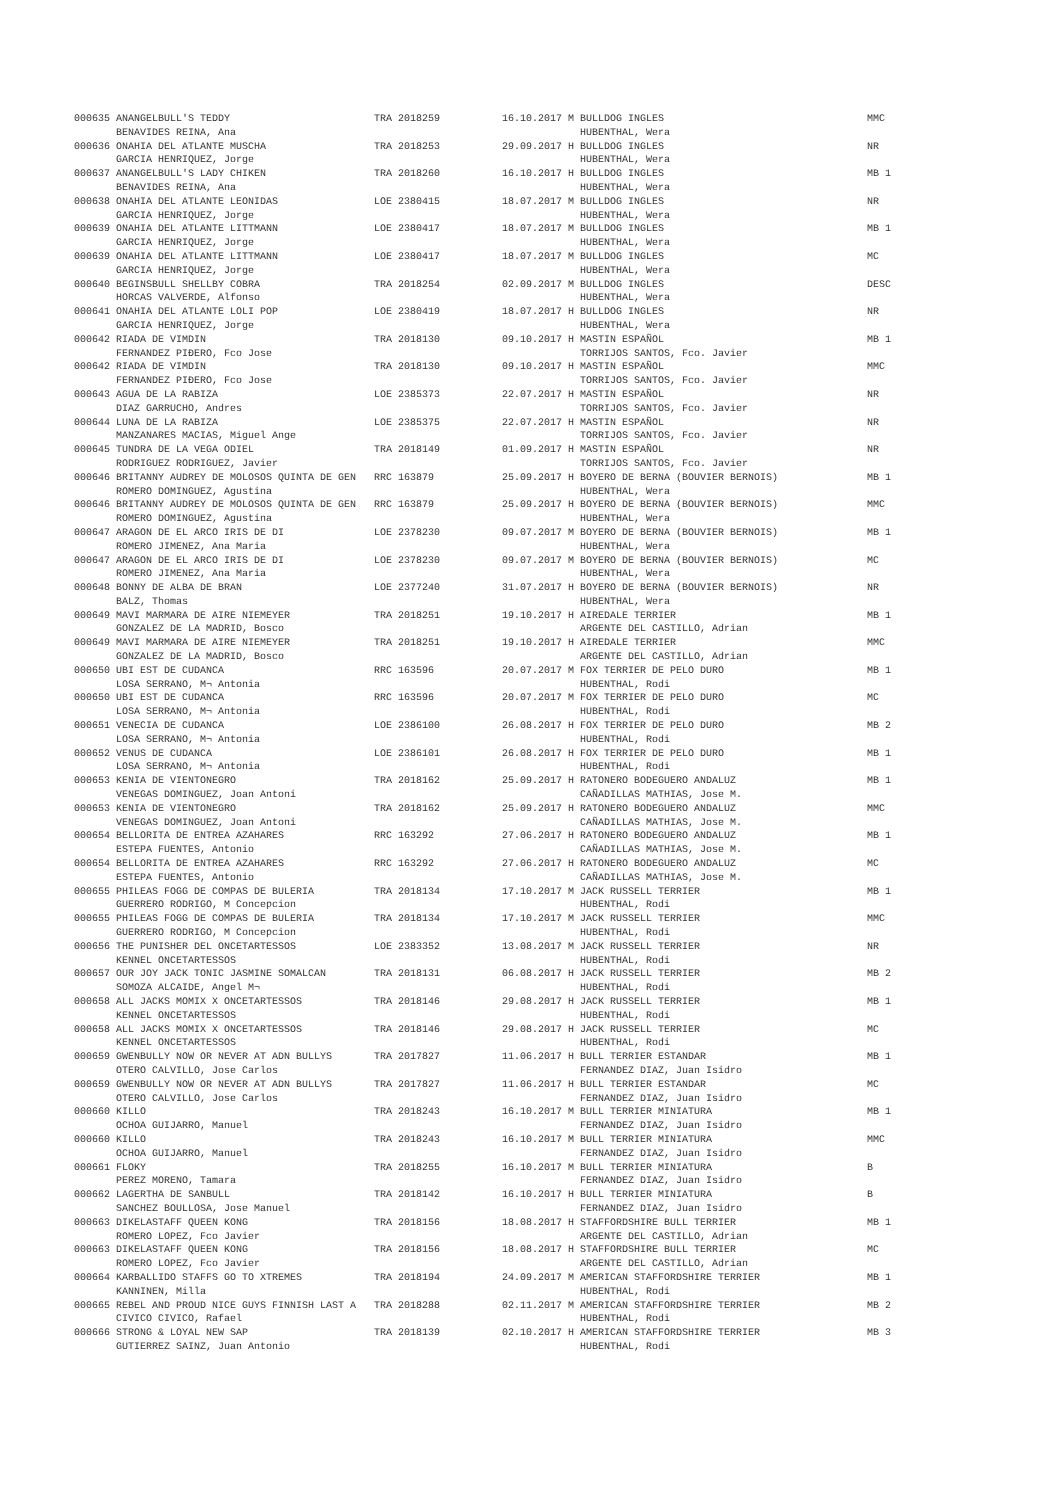| 000635 ANANGELBULL'S TEDDY | TRA 2018259 | 16.10.2017 M BULLDOG INGLES | MMC |
| BENAVIDES REINA, Ana | | HUBENTHAL, Wera | |
| 000636 ONAHIA DEL ATLANTE MUSCHA | TRA 2018253 | 29.09.2017 H BULLDOG INGLES | NR |
| GARCIA HENRIQUEZ, Jorge | | HUBENTHAL, Wera | |
| 000637 ANANGELBULL'S LADY CHIKEN | TRA 2018260 | 16.10.2017 H BULLDOG INGLES | MB 1 |
| BENAVIDES REINA, Ana | | HUBENTHAL, Wera | |
| 000638 ONAHIA DEL ATLANTE LEONIDAS | LOE 2380415 | 18.07.2017 M BULLDOG INGLES | NR |
| GARCIA HENRIQUEZ, Jorge | | HUBENTHAL, Wera | |
| 000639 ONAHIA DEL ATLANTE LITTMANN | LOE 2380417 | 18.07.2017 M BULLDOG INGLES | MB 1 |
| GARCIA HENRIQUEZ, Jorge | | HUBENTHAL, Wera | |
| 000639 ONAHIA DEL ATLANTE LITTMANN | LOE 2380417 | 18.07.2017 M BULLDOG INGLES | MC |
| GARCIA HENRIQUEZ, Jorge | | HUBENTHAL, Wera | |
| 000640 BEGINSBULL SHELLBY COBRA | TRA 2018254 | 02.09.2017 M BULLDOG INGLES | DESC |
| HORCAS VALVERDE, Alfonso | | HUBENTHAL, Wera | |
| 000641 ONAHIA DEL ATLANTE LOLI POP | LOE 2380419 | 18.07.2017 H BULLDOG INGLES | NR |
| GARCIA HENRIQUEZ, Jorge | | HUBENTHAL, Wera | |
| 000642 RIADA DE VIMDIN | TRA 2018130 | 09.10.2017 H MASTIN ESPAÑOL | MB 1 |
| FERNANDEZ PIĐERO, Fco Jose | | TORRIJOS SANTOS, Fco. Javier | |
| 000642 RIADA DE VIMDIN | TRA 2018130 | 09.10.2017 H MASTIN ESPAÑOL | MMC |
| FERNANDEZ PIĐERO, Fco Jose | | TORRIJOS SANTOS, Fco. Javier | |
| 000643 AGUA DE LA RABIZA | LOE 2385373 | 22.07.2017 H MASTIN ESPAÑOL | NR |
| DIAZ GARRUCHO, Andres | | TORRIJOS SANTOS, Fco. Javier | |
| 000644 LUNA DE LA RABIZA | LOE 2385375 | 22.07.2017 H MASTIN ESPAÑOL | NR |
| MANZANARES MACIAS, Miguel Ange | | TORRIJOS SANTOS, Fco. Javier | |
| 000645 TUNDRA DE LA VEGA ODIEL | TRA 2018149 | 01.09.2017 H MASTIN ESPAÑOL | NR |
| RODRIGUEZ RODRIGUEZ, Javier | | TORRIJOS SANTOS, Fco. Javier | |
| 000646 BRITANNY AUDREY DE MOLOSOS QUINTA DE GEN | RRC 163879 | 25.09.2017 H BOYERO DE BERNA (BOUVIER BERNOIS) | MB 1 |
| ROMERO DOMINGUEZ, Agustina | | HUBENTHAL, Wera | |
| 000646 BRITANNY AUDREY DE MOLOSOS QUINTA DE GEN | RRC 163879 | 25.09.2017 H BOYERO DE BERNA (BOUVIER BERNOIS) | MMC |
| ROMERO DOMINGUEZ, Agustina | | HUBENTHAL, Wera | |
| 000647 ARAGON DE EL ARCO IRIS DE DI | LOE 2378230 | 09.07.2017 M BOYERO DE BERNA (BOUVIER BERNOIS) | MB 1 |
| ROMERO JIMENEZ, Ana Maria | | HUBENTHAL, Wera | |
| 000647 ARAGON DE EL ARCO IRIS DE DI | LOE 2378230 | 09.07.2017 M BOYERO DE BERNA (BOUVIER BERNOIS) | MC |
| ROMERO JIMENEZ, Ana Maria | | HUBENTHAL, Wera | |
| 000648 BONNY DE ALBA DE BRAN | LOE 2377240 | 31.07.2017 H BOYERO DE BERNA (BOUVIER BERNOIS) | NR |
| BALZ, Thomas | | HUBENTHAL, Wera | |
| 000649 MAVI MARMARA DE AIRE NIEMEYER | TRA 2018251 | 19.10.2017 H AIREDALE TERRIER | MB 1 |
| GONZALEZ DE LA MADRID, Bosco | | ARGENTE DEL CASTILLO, Adrian | |
| 000649 MAVI MARMARA DE AIRE NIEMEYER | TRA 2018251 | 19.10.2017 H AIREDALE TERRIER | MMC |
| GONZALEZ DE LA MADRID, Bosco | | ARGENTE DEL CASTILLO, Adrian | |
| 000650 UBI EST DE CUDANCA | RRC 163596 | 20.07.2017 M FOX TERRIER DE PELO DURO | MB 1 |
| LOSA SERRANO, M¬ Antonia | | HUBENTHAL, Rodi | |
| 000650 UBI EST DE CUDANCA | RRC 163596 | 20.07.2017 M FOX TERRIER DE PELO DURO | MC |
| LOSA SERRANO, M¬ Antonia | | HUBENTHAL, Rodi | |
| 000651 VENECIA DE CUDANCA | LOE 2386100 | 26.08.2017 H FOX TERRIER DE PELO DURO | MB 2 |
| LOSA SERRANO, M¬ Antonia | | HUBENTHAL, Rodi | |
| 000652 VENUS DE CUDANCA | LOE 2386101 | 26.08.2017 H FOX TERRIER DE PELO DURO | MB 1 |
| LOSA SERRANO, M¬ Antonia | | HUBENTHAL, Rodi | |
| 000653 KENIA DE VIENTONEGRO | TRA 2018162 | 25.09.2017 H RATONERO BODEGUERO ANDALUZ | MB 1 |
| VENEGAS DOMINGUEZ, Joan Antoni | | CAÑADILLAS MATHIAS, Jose M. | |
| 000653 KENIA DE VIENTONEGRO | TRA 2018162 | 25.09.2017 H RATONERO BODEGUERO ANDALUZ | MMC |
| VENEGAS DOMINGUEZ, Joan Antoni | | CAÑADILLAS MATHIAS, Jose M. | |
| 000654 BELLORITA DE ENTREA AZAHARES | RRC 163292 | 27.06.2017 H RATONERO BODEGUERO ANDALUZ | MB 1 |
| ESTEPA FUENTES, Antonio | | CAÑADILLAS MATHIAS, Jose M. | |
| 000654 BELLORITA DE ENTREA AZAHARES | RRC 163292 | 27.06.2017 H RATONERO BODEGUERO ANDALUZ | MC |
| ESTEPA FUENTES, Antonio | | CAÑADILLAS MATHIAS, Jose M. | |
| 000655 PHILEAS FOGG DE COMPAS DE BULERIA | TRA 2018134 | 17.10.2017 M JACK RUSSELL TERRIER | MB 1 |
| GUERRERO RODRIGO, M Concepcion | | HUBENTHAL, Rodi | |
| 000655 PHILEAS FOGG DE COMPAS DE BULERIA | TRA 2018134 | 17.10.2017 M JACK RUSSELL TERRIER | MMC |
| GUERRERO RODRIGO, M Concepcion | | HUBENTHAL, Rodi | |
| 000656 THE PUNISHER DEL ONCETARTESSOS | LOE 2383352 | 13.08.2017 M JACK RUSSELL TERRIER | NR |
| KENNEL ONCETARTESSOS | | HUBENTHAL, Rodi | |
| 000657 OUR JOY JACK TONIC JASMINE SOMALCAN | TRA 2018131 | 06.08.2017 H JACK RUSSELL TERRIER | MB 2 |
| SOMOZA ALCAIDE, Angel M¬ | | HUBENTHAL, Rodi | |
| 000658 ALL JACKS MOMIX X ONCETARTESSOS | TRA 2018146 | 29.08.2017 H JACK RUSSELL TERRIER | MB 1 |
| KENNEL ONCETARTESSOS | | HUBENTHAL, Rodi | |
| 000658 ALL JACKS MOMIX X ONCETARTESSOS | TRA 2018146 | 29.08.2017 H JACK RUSSELL TERRIER | MC |
| KENNEL ONCETARTESSOS | | HUBENTHAL, Rodi | |
| 000659 GWENBULLY NOW OR NEVER AT ADN BULLYS | TRA 2017827 | 11.06.2017 H BULL TERRIER ESTANDAR | MB 1 |
| OTERO CALVILLO, Jose Carlos | | FERNANDEZ DIAZ, Juan Isidro | |
| 000659 GWENBULLY NOW OR NEVER AT ADN BULLYS | TRA 2017827 | 11.06.2017 H BULL TERRIER ESTANDAR | MC |
| OTERO CALVILLO, Jose Carlos | | FERNANDEZ DIAZ, Juan Isidro | |
| 000660 KILLO | TRA 2018243 | 16.10.2017 M BULL TERRIER MINIATURA | MB 1 |
| OCHOA GUIJARRO, Manuel | | FERNANDEZ DIAZ, Juan Isidro | |
| 000660 KILLO | TRA 2018243 | 16.10.2017 M BULL TERRIER MINIATURA | MMC |
| OCHOA GUIJARRO, Manuel | | FERNANDEZ DIAZ, Juan Isidro | |
| 000661 FLOKY | TRA 2018255 | 16.10.2017 M BULL TERRIER MINIATURA | B |
| PEREZ MORENO, Tamara | | FERNANDEZ DIAZ, Juan Isidro | |
| 000662 LAGERTHA DE SANBULL | TRA 2018142 | 16.10.2017 H BULL TERRIER MINIATURA | B |
| SANCHEZ BOULLOSA, Jose Manuel | | FERNANDEZ DIAZ, Juan Isidro | |
| 000663 DIKELASTAFF QUEEN KONG | TRA 2018156 | 18.08.2017 H STAFFORDSHIRE BULL TERRIER | MB 1 |
| ROMERO LOPEZ, Fco Javier | | ARGENTE DEL CASTILLO, Adrian | |
| 000663 DIKELASTAFF QUEEN KONG | TRA 2018156 | 18.08.2017 H STAFFORDSHIRE BULL TERRIER | MC |
| ROMERO LOPEZ, Fco Javier | | ARGENTE DEL CASTILLO, Adrian | |
| 000664 KARBALLIDO STAFFS GO TO XTREMES | TRA 2018194 | 24.09.2017 M AMERICAN STAFFORDSHIRE TERRIER | MB 1 |
| KANNINEN, Milla | | HUBENTHAL, Rodi | |
| 000665 REBEL AND PROUD NICE GUYS FINNISH LAST A | TRA 2018288 | 02.11.2017 M AMERICAN STAFFORDSHIRE TERRIER | MB 2 |
| CIVICO CIVICO, Rafael | | HUBENTHAL, Rodi | |
| 000666 STRONG & LOYAL NEW SAP | TRA 2018139 | 02.10.2017 H AMERICAN STAFFORDSHIRE TERRIER | MB 3 |
| GUTIERREZ SAINZ, Juan Antonio | | HUBENTHAL, Rodi | |